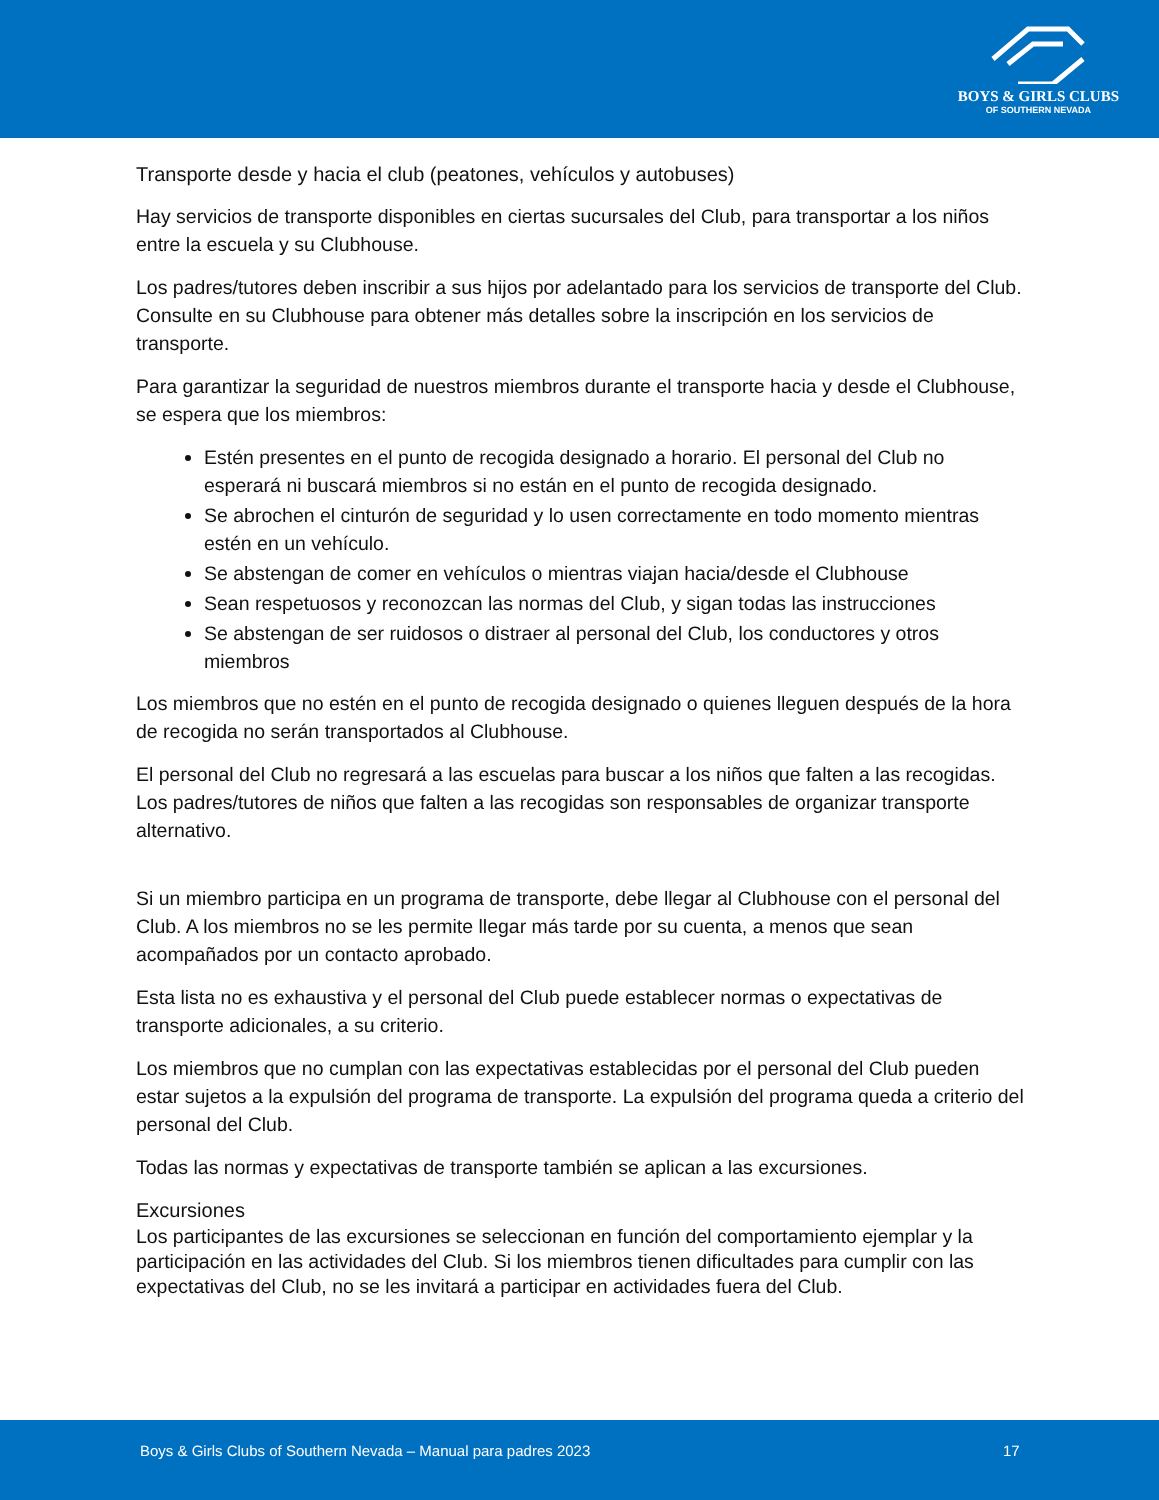BOYS & GIRLS CLUBS
OF SOUTHERN NEVADA
Transporte desde y hacia el club (peatones, vehículos y autobuses)
Hay servicios de transporte disponibles en ciertas sucursales del Club, para transportar a los niños entre la escuela y su Clubhouse.
Los padres/tutores deben inscribir a sus hijos por adelantado para los servicios de transporte del Club. Consulte en su Clubhouse para obtener más detalles sobre la inscripción en los servicios de transporte.
Para garantizar la seguridad de nuestros miembros durante el transporte hacia y desde el Clubhouse, se espera que los miembros:
Estén presentes en el punto de recogida designado a horario. El personal del Club no esperará ni buscará miembros si no están en el punto de recogida designado.
Se abrochen el cinturón de seguridad y lo usen correctamente en todo momento mientras estén en un vehículo.
Se abstengan de comer en vehículos o mientras viajan hacia/desde el Clubhouse
Sean respetuosos y reconozcan las normas del Club, y sigan todas las instrucciones
Se abstengan de ser ruidosos o distraer al personal del Club, los conductores y otros miembros
Los miembros que no estén en el punto de recogida designado o quienes lleguen después de la hora de recogida no serán transportados al Clubhouse.
El personal del Club no regresará a las escuelas para buscar a los niños que falten a las recogidas. Los padres/tutores de niños que falten a las recogidas son responsables de organizar transporte alternativo.
Si un miembro participa en un programa de transporte, debe llegar al Clubhouse con el personal del Club. A los miembros no se les permite llegar más tarde por su cuenta, a menos que sean acompañados por un contacto aprobado.
Esta lista no es exhaustiva y el personal del Club puede establecer normas o expectativas de transporte adicionales, a su criterio.
Los miembros que no cumplan con las expectativas establecidas por el personal del Club pueden estar sujetos a la expulsión del programa de transporte. La expulsión del programa queda a criterio del personal del Club.
Todas las normas y expectativas de transporte también se aplican a las excursiones.
Excursiones
Los participantes de las excursiones se seleccionan en función del comportamiento ejemplar y la participación en las actividades del Club. Si los miembros tienen dificultades para cumplir con las expectativas del Club, no se les invitará a participar en actividades fuera del Club.
Boys & Girls Clubs of Southern Nevada – Manual para padres 2023 17